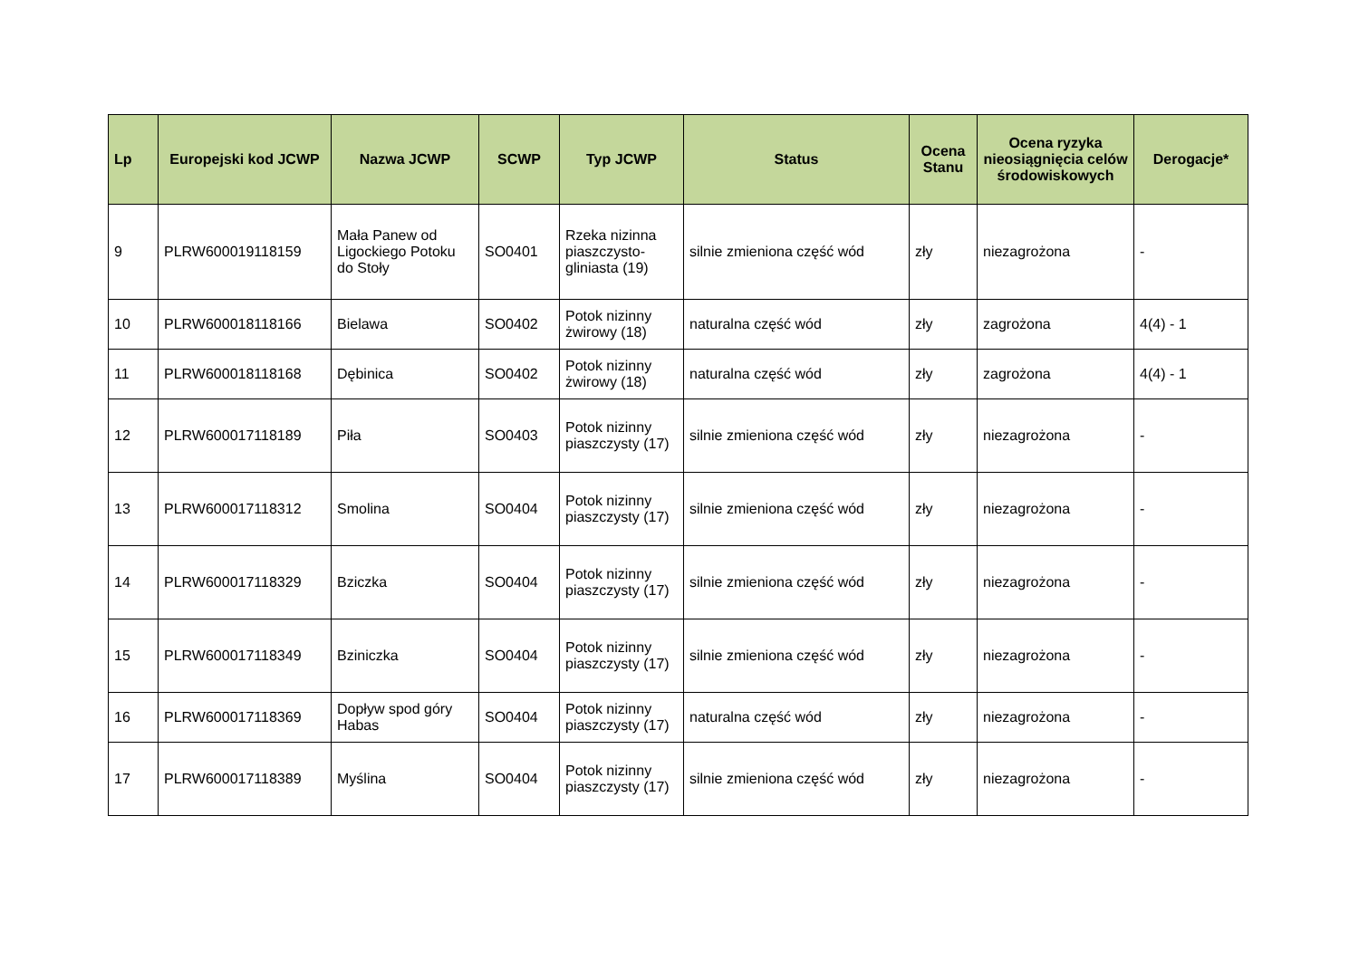| Lp | Europejski kod JCWP | Nazwa JCWP | SCWP | Typ JCWP | Status | Ocena Stanu | Ocena ryzyka nieosiągnięcia celów środowiskowych | Derogacje* |
| --- | --- | --- | --- | --- | --- | --- | --- | --- |
| 9 | PLRW600019118159 | Mała Panew od Ligockiego Potoku do Stoły | SO0401 | Rzeka nizinna piaszczysto-gliniasta (19) | silnie zmieniona część wód | zły | niezagrożona | - |
| 10 | PLRW600018118166 | Bielawa | SO0402 | Potok nizinny żwirowy (18) | naturalna część wód | zły | zagrożona | 4(4) - 1 |
| 11 | PLRW600018118168 | Dębinica | SO0402 | Potok nizinny żwirowy (18) | naturalna część wód | zły | zagrożona | 4(4) - 1 |
| 12 | PLRW600017118189 | Piła | SO0403 | Potok nizinny piaszczysty (17) | silnie zmieniona część wód | zły | niezagrożona | - |
| 13 | PLRW600017118312 | Smolina | SO0404 | Potok nizinny piaszczysty (17) | silnie zmieniona część wód | zły | niezagrożona | - |
| 14 | PLRW600017118329 | Bziczka | SO0404 | Potok nizinny piaszczysty (17) | silnie zmieniona część wód | zły | niezagrożona | - |
| 15 | PLRW600017118349 | Bziniczka | SO0404 | Potok nizinny piaszczysty (17) | silnie zmieniona część wód | zły | niezagrożona | - |
| 16 | PLRW600017118369 | Dopływ spod góry Habas | SO0404 | Potok nizinny piaszczysty (17) | naturalna część wód | zły | niezagrożona | - |
| 17 | PLRW600017118389 | Myślina | SO0404 | Potok nizinny piaszczysty (17) | silnie zmieniona część wód | zły | niezagrożona | - |